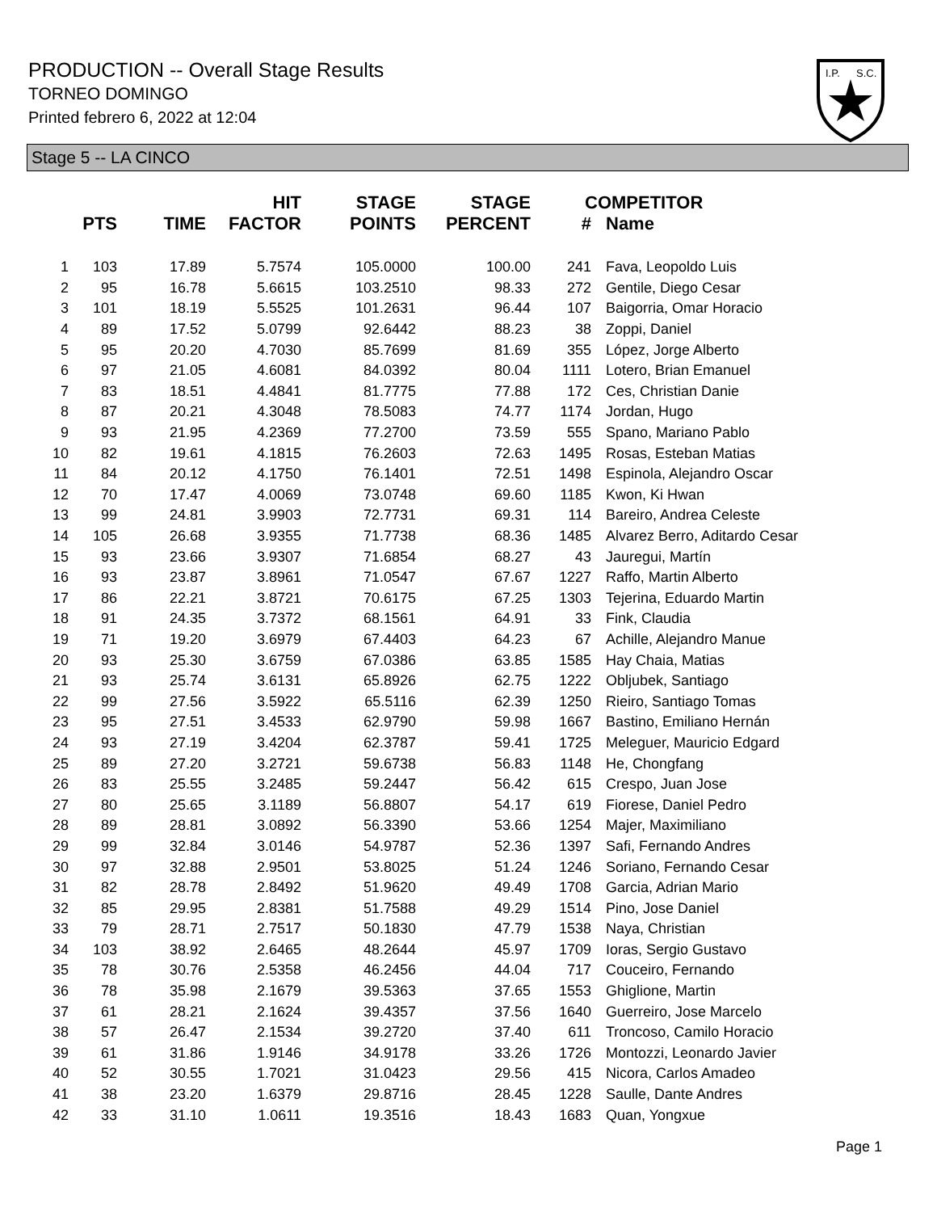PRODUCTION -- Overall Stage Results
TORNEO DOMINGO
Printed febrero 6, 2022 at 12:04
I.P.
S.C.
Stage 5 -- LA CINCO
| | PTS | TIME | HIT FACTOR | STAGE POINTS | STAGE PERCENT | # | COMPETITOR Name |
| --- | --- | --- | --- | --- | --- | --- | --- |
| 1 | 103 | 17.89 | 5.7574 | 105.0000 | 100.00 | 241 | Fava, Leopoldo Luis |
| 2 | 95 | 16.78 | 5.6615 | 103.2510 | 98.33 | 272 | Gentile, Diego Cesar |
| 3 | 101 | 18.19 | 5.5525 | 101.2631 | 96.44 | 107 | Baigorria, Omar Horacio |
| 4 | 89 | 17.52 | 5.0799 | 92.6442 | 88.23 | 38 | Zoppi, Daniel |
| 5 | 95 | 20.20 | 4.7030 | 85.7699 | 81.69 | 355 | López, Jorge Alberto |
| 6 | 97 | 21.05 | 4.6081 | 84.0392 | 80.04 | 1111 | Lotero, Brian Emanuel |
| 7 | 83 | 18.51 | 4.4841 | 81.7775 | 77.88 | 172 | Ces, Christian Danie |
| 8 | 87 | 20.21 | 4.3048 | 78.5083 | 74.77 | 1174 | Jordan, Hugo |
| 9 | 93 | 21.95 | 4.2369 | 77.2700 | 73.59 | 555 | Spano, Mariano Pablo |
| 10 | 82 | 19.61 | 4.1815 | 76.2603 | 72.63 | 1495 | Rosas, Esteban Matias |
| 11 | 84 | 20.12 | 4.1750 | 76.1401 | 72.51 | 1498 | Espinola, Alejandro Oscar |
| 12 | 70 | 17.47 | 4.0069 | 73.0748 | 69.60 | 1185 | Kwon, Ki Hwan |
| 13 | 99 | 24.81 | 3.9903 | 72.7731 | 69.31 | 114 | Bareiro, Andrea Celeste |
| 14 | 105 | 26.68 | 3.9355 | 71.7738 | 68.36 | 1485 | Alvarez Berro, Aditardo Cesar |
| 15 | 93 | 23.66 | 3.9307 | 71.6854 | 68.27 | 43 | Jauregui, Martín |
| 16 | 93 | 23.87 | 3.8961 | 71.0547 | 67.67 | 1227 | Raffo, Martin Alberto |
| 17 | 86 | 22.21 | 3.8721 | 70.6175 | 67.25 | 1303 | Tejerina, Eduardo Martin |
| 18 | 91 | 24.35 | 3.7372 | 68.1561 | 64.91 | 33 | Fink, Claudia |
| 19 | 71 | 19.20 | 3.6979 | 67.4403 | 64.23 | 67 | Achille, Alejandro Manue |
| 20 | 93 | 25.30 | 3.6759 | 67.0386 | 63.85 | 1585 | Hay Chaia, Matias |
| 21 | 93 | 25.74 | 3.6131 | 65.8926 | 62.75 | 1222 | Obljubek, Santiago |
| 22 | 99 | 27.56 | 3.5922 | 65.5116 | 62.39 | 1250 | Rieiro, Santiago Tomas |
| 23 | 95 | 27.51 | 3.4533 | 62.9790 | 59.98 | 1667 | Bastino, Emiliano Hernán |
| 24 | 93 | 27.19 | 3.4204 | 62.3787 | 59.41 | 1725 | Meleguer, Mauricio Edgard |
| 25 | 89 | 27.20 | 3.2721 | 59.6738 | 56.83 | 1148 | He, Chongfang |
| 26 | 83 | 25.55 | 3.2485 | 59.2447 | 56.42 | 615 | Crespo, Juan Jose |
| 27 | 80 | 25.65 | 3.1189 | 56.8807 | 54.17 | 619 | Fiorese, Daniel Pedro |
| 28 | 89 | 28.81 | 3.0892 | 56.3390 | 53.66 | 1254 | Majer, Maximiliano |
| 29 | 99 | 32.84 | 3.0146 | 54.9787 | 52.36 | 1397 | Safi, Fernando Andres |
| 30 | 97 | 32.88 | 2.9501 | 53.8025 | 51.24 | 1246 | Soriano, Fernando Cesar |
| 31 | 82 | 28.78 | 2.8492 | 51.9620 | 49.49 | 1708 | Garcia, Adrian Mario |
| 32 | 85 | 29.95 | 2.8381 | 51.7588 | 49.29 | 1514 | Pino, Jose Daniel |
| 33 | 79 | 28.71 | 2.7517 | 50.1830 | 47.79 | 1538 | Naya, Christian |
| 34 | 103 | 38.92 | 2.6465 | 48.2644 | 45.97 | 1709 | Ioras, Sergio Gustavo |
| 35 | 78 | 30.76 | 2.5358 | 46.2456 | 44.04 | 717 | Couceiro, Fernando |
| 36 | 78 | 35.98 | 2.1679 | 39.5363 | 37.65 | 1553 | Ghiglione, Martin |
| 37 | 61 | 28.21 | 2.1624 | 39.4357 | 37.56 | 1640 | Guerreiro, Jose Marcelo |
| 38 | 57 | 26.47 | 2.1534 | 39.2720 | 37.40 | 611 | Troncoso, Camilo Horacio |
| 39 | 61 | 31.86 | 1.9146 | 34.9178 | 33.26 | 1726 | Montozzi, Leonardo Javier |
| 40 | 52 | 30.55 | 1.7021 | 31.0423 | 29.56 | 415 | Nicora, Carlos Amadeo |
| 41 | 38 | 23.20 | 1.6379 | 29.8716 | 28.45 | 1228 | Saulle, Dante Andres |
| 42 | 33 | 31.10 | 1.0611 | 19.3516 | 18.43 | 1683 | Quan, Yongxue |
Page 1